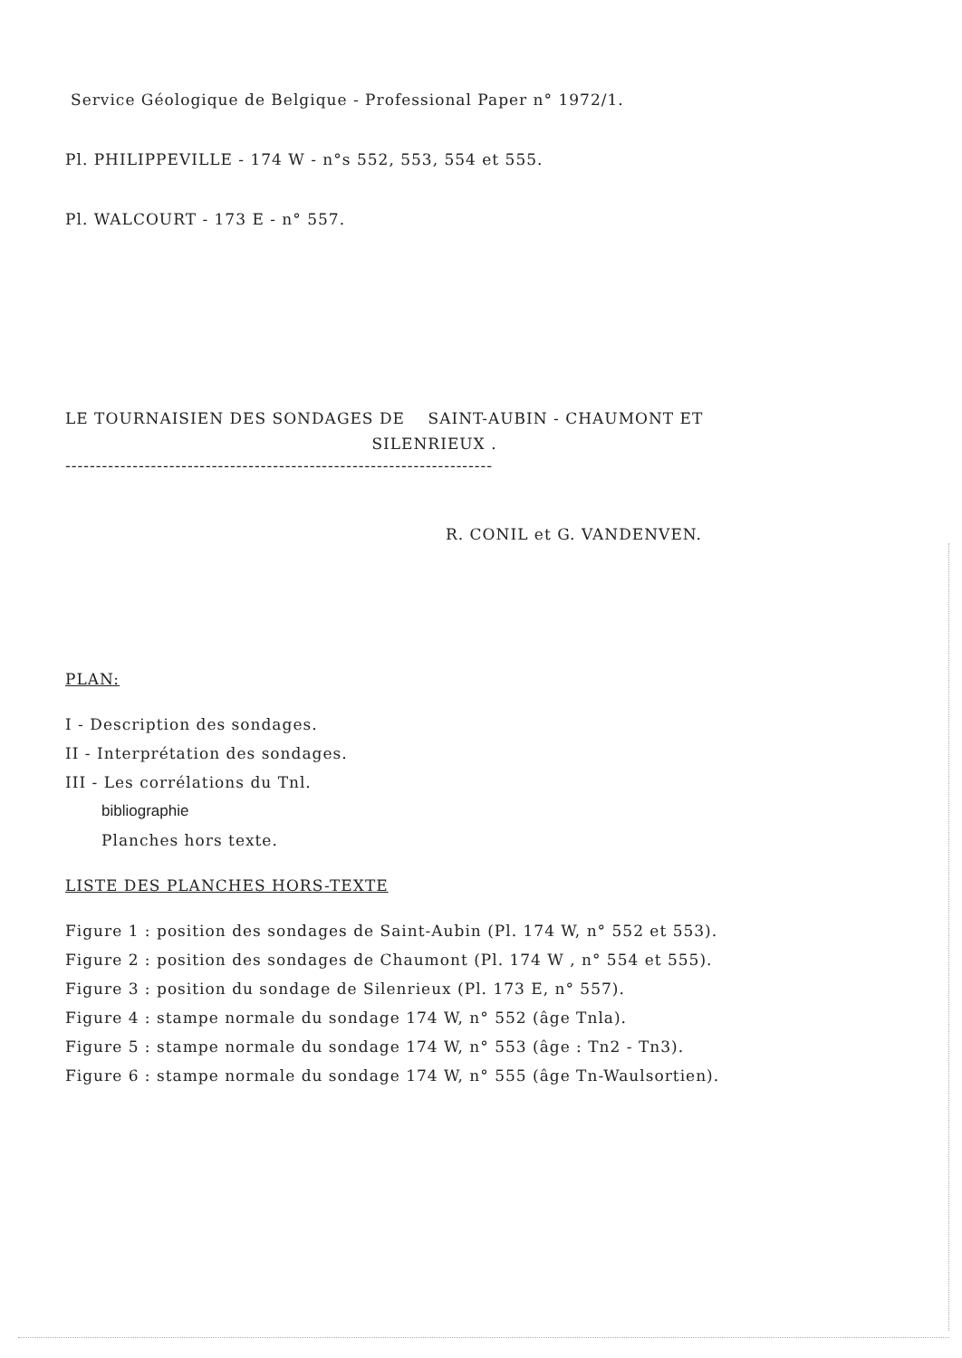Service Géologique de Belgique - Professional Paper n° 1972/1.
Pl. PHILIPPEVILLE - 174 W - n°s 552, 553, 554 et 555.
Pl. WALCOURT - 173 E - n° 557.
LE TOURNAISIEN DES SONDAGES DE SAINT-AUBIN - CHAUMONT ET
SILENRIEUX .
----------------------------------------------------------------------
R. CONIL et G. VANDENVEN.
PLAN:
I - Description des sondages.
II - Interprétation des sondages.
III - Les corrélations du Tnl.
bibliographie
Planches hors texte.
LISTE DES PLANCHES HORS-TEXTE
Figure 1 : position des sondages de Saint-Aubin (Pl. 174 W, n° 552 et 553).
Figure 2 : position des sondages de Chaumont (Pl. 174 W , n° 554 et 555).
Figure 3 : position du sondage de Silenrieux (Pl. 173 E, n° 557).
Figure 4 : stampe normale du sondage 174 W, n° 552 (âge Tnla).
Figure 5 : stampe normale du sondage 174 W, n° 553 (âge : Tn2 - Tn3).
Figure 6 : stampe normale du sondage 174 W, n° 555 (âge Tn-Waulsortien).